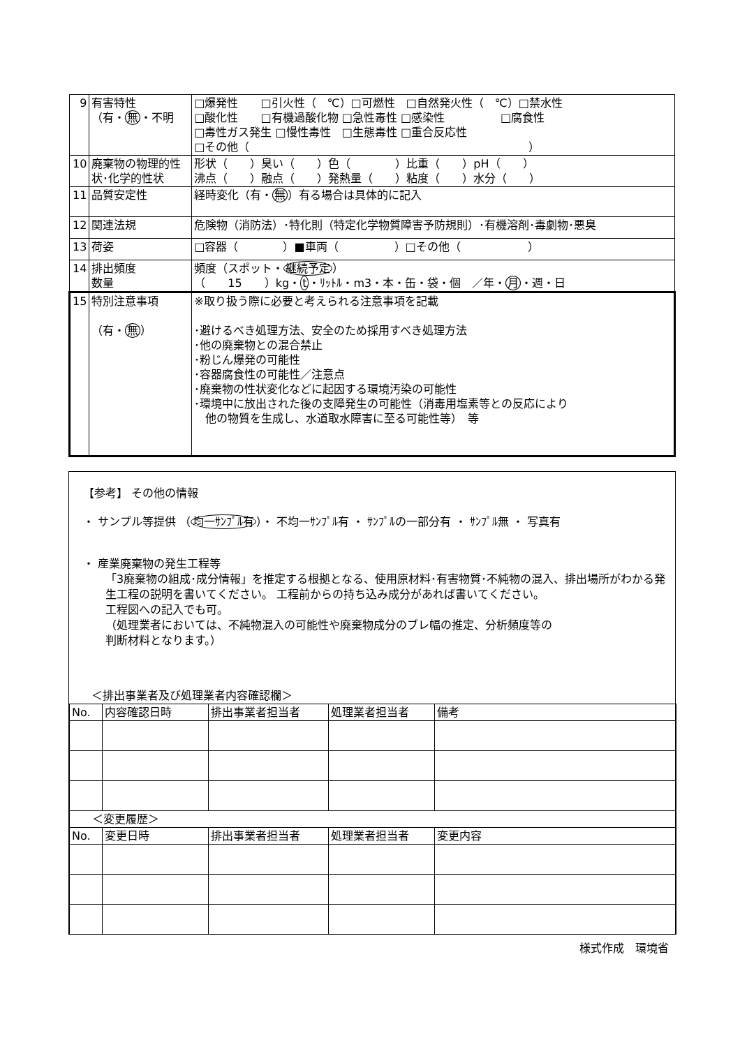| 9 | 有害特性 （有・ 無 ・不明 | □爆発性 □引火性（ ℃）□可燃性 □自然発火性（ ℃）□禁水性 □酸化性 □有機過酸化物 □急性毒性 □感染性 □腐食性 □毒性ガス発生 □慢性毒性 □生態毒性 □重合反応性 □その他（ ） |
| 10 | 廃棄物の物理的性状･化学的性状 | 形状（ ）臭い（ ）色（ ）比重（ ）pH（ ） 沸点（ ）融点（ ）発熱量（ ）粘度（ ）水分（ ） |
| 11 | 品質安定性 | 経時変化（有・ 無 ）有る場合は具体的に記入 |
| 12 | 関連法規 | 危険物（消防法）･特化則（特定化学物質障害予防規則）･有機溶剤･毒劇物･悪臭 |
| 13 | 荷姿 | □容器（ ）■車両（ ）□その他（ ） |
| 14 | 排出頻度 数量 | 頻度（スポット・ 継続予定 ） （ 15 ）kg・ t ・ﾘｯﾄﾙ・m3・本・缶・袋・個 ／年・ 月 ・週・日 |
| 15 | 特別注意事項 （有・ 無 ） | ※取り扱う際に必要と考えられる注意事項を記載 ･避けるべき処理方法、安全のため採用すべき処理方法 ･他の廃棄物との混合禁止 ･粉じん爆発の可能性 ･容器腐食性の可能性／注意点 ･廃棄物の性状変化などに起因する環境汚染の可能性 ･環境中に放出された後の支障発生の可能性（消毒用塩素等との反応により 他の物質を生成し、水道取水障害に至る可能性等） 等 |
【参考】 その他の情報
・ サンプル等提供 （均一ｻﾝﾌﾟﾙ有）・ 不均一ｻﾝﾌﾟﾙ有 ・ ｻﾝﾌﾟﾙの一部分有 ・ ｻﾝﾌﾟﾙ無 ・ 写真有
・ 産業廃棄物の発生工程等
「3廃棄物の組成･成分情報」を推定する根拠となる、使用原材料･有害物質･不純物の混入、排出場所がわかる発生工程の説明を書いてください。 工程前からの持ち込み成分があれば書いてください。
工程図への記入でも可。
（処理業者においては、不純物混入の可能性や廃棄物成分のブレ幅の推定、分析頻度等の
判断材料となります。）
＜排出事業者及び処理業者内容確認欄＞
| No. | 内容確認日時 | 排出事業者担当者 | 処理業者担当者 | 備考 |
| --- | --- | --- | --- | --- |
| ＜変更履歴＞ | | | | |
| No. | 変更日時 | 排出事業者担当者 | 処理業者担当者 | 変更内容 |
様式作成　環境省